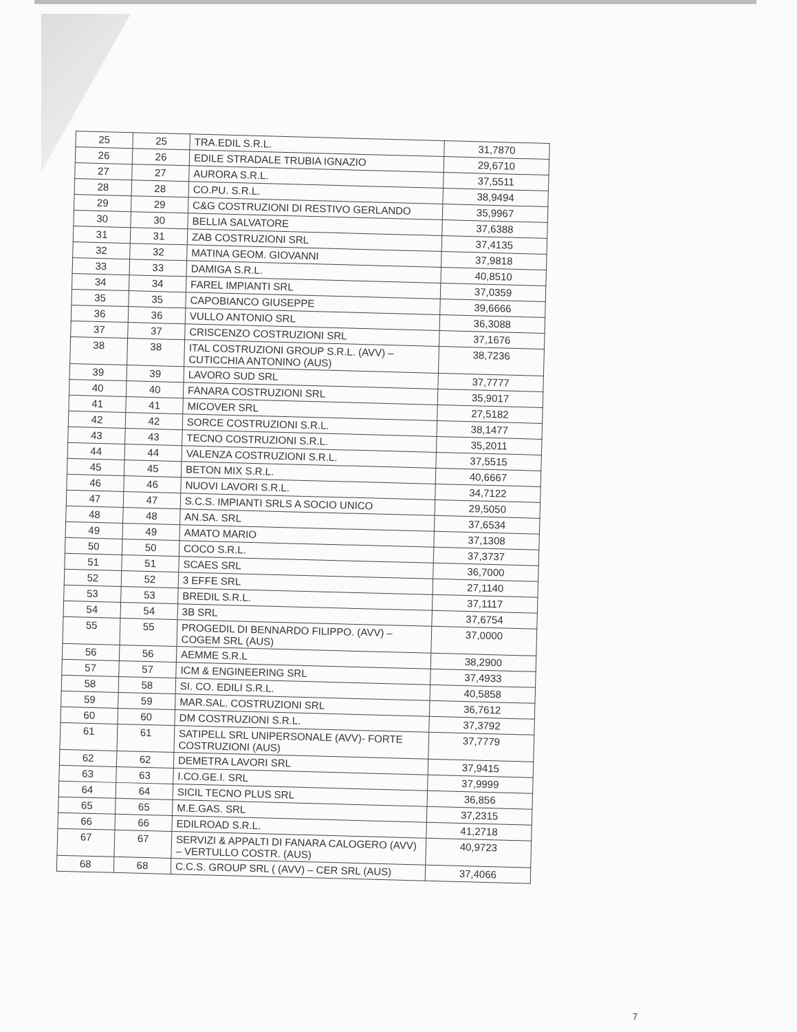| 25 | 25 | TRA.EDIL S.R.L. | 31,7870 |
| 26 | 26 | EDILE STRADALE TRUBIA IGNAZIO | 29,6710 |
| 27 | 27 | AURORA S.R.L. | 37,5511 |
| 28 | 28 | CO.PU. S.R.L. | 38,9494 |
| 29 | 29 | C&G COSTRUZIONI DI RESTIVO GERLANDO | 35,9967 |
| 30 | 30 | BELLIA SALVATORE | 37,6388 |
| 31 | 31 | ZAB COSTRUZIONI SRL | 37,4135 |
| 32 | 32 | MATINA GEOM. GIOVANNI | 37,9818 |
| 33 | 33 | DAMIGA S.R.L. | 40,8510 |
| 34 | 34 | FAREL IMPIANTI SRL | 37,0359 |
| 35 | 35 | CAPOBIANCO GIUSEPPE | 39,6666 |
| 36 | 36 | VULLO ANTONIO SRL | 36,3088 |
| 37 | 37 | CRISCENZO COSTRUZIONI SRL | 37,1676 |
| 38 | 38 | ITAL COSTRUZIONI GROUP S.R.L. (AVV) – CUTICCHIA ANTONINO (AUS) | 38,7236 |
| 39 | 39 | LAVORO SUD SRL | 37,7777 |
| 40 | 40 | FANARA COSTRUZIONI SRL | 35,9017 |
| 41 | 41 | MICOVER SRL | 27,5182 |
| 42 | 42 | SORCE COSTRUZIONI S.R.L. | 38,1477 |
| 43 | 43 | TECNO COSTRUZIONI S.R.L. | 35,2011 |
| 44 | 44 | VALENZA COSTRUZIONI S.R.L. | 37,5515 |
| 45 | 45 | BETON MIX S.R.L. | 40,6667 |
| 46 | 46 | NUOVI LAVORI S.R.L. | 34,7122 |
| 47 | 47 | S.C.S. IMPIANTI SRLS A SOCIO UNICO | 29,5050 |
| 48 | 48 | AN.SA. SRL | 37,6534 |
| 49 | 49 | AMATO MARIO | 37,1308 |
| 50 | 50 | COCO S.R.L. | 37,3737 |
| 51 | 51 | SCAES SRL | 36,7000 |
| 52 | 52 | 3 EFFE SRL | 27,1140 |
| 53 | 53 | BREDIL S.R.L. | 37,1117 |
| 54 | 54 | 3B SRL | 37,6754 |
| 55 | 55 | PROGEDIL DI BENNARDO FILIPPO. (AVV) – COGEM SRL (AUS) | 37,0000 |
| 56 | 56 | AEMME S.R.L | 38,2900 |
| 57 | 57 | ICM & ENGINEERING SRL | 37,4933 |
| 58 | 58 | SI. CO. EDILI S.R.L. | 40,5858 |
| 59 | 59 | MAR.SAL. COSTRUZIONI SRL | 36,7612 |
| 60 | 60 | DM COSTRUZIONI S.R.L. | 37,3792 |
| 61 | 61 | SATIPELL SRL UNIPERSONALE (AVV)- FORTE COSTRUZIONI (AUS) | 37,7779 |
| 62 | 62 | DEMETRA LAVORI SRL | 37,9415 |
| 63 | 63 | I.CO.GE.I. SRL | 37,9999 |
| 64 | 64 | SICIL TECNO PLUS SRL | 36,856 |
| 65 | 65 | M.E.GAS. SRL | 37,2315 |
| 66 | 66 | EDILROAD S.R.L. | 41,2718 |
| 67 | 67 | SERVIZI & APPALTI DI FANARA CALOGERO (AVV) – VERTULLO COSTR. (AUS) | 40,9723 |
| 68 | 68 | C.C.S. GROUP SRL ( (AVV) – CER SRL (AUS) | 37,4066 |
7